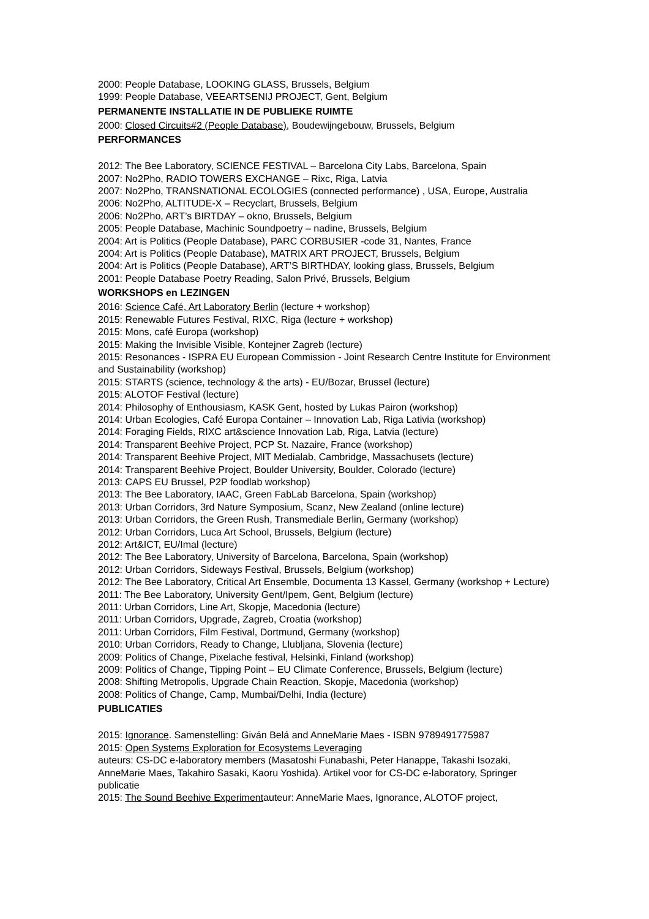2000: People Database, LOOKING GLASS, Brussels, Belgium
1999: People Database, VEEARTSENIJ PROJECT, Gent, Belgium
PERMANENTE INSTALLATIE IN DE PUBLIEKE RUIMTE
2000: Closed Circuits#2 (People Database), Boudewijngebouw, Brussels, Belgium
PERFORMANCES
2012: The Bee Laboratory, SCIENCE FESTIVAL – Barcelona City Labs, Barcelona, Spain
2007: No2Pho, RADIO TOWERS EXCHANGE – Rixc, Riga, Latvia
2007: No2Pho, TRANSNATIONAL ECOLOGIES (connected performance) , USA, Europe, Australia
2006: No2Pho, ALTITUDE-X – Recyclart, Brussels, Belgium
2006: No2Pho, ART’s BIRTDAY – okno, Brussels, Belgium
2005: People Database, Machinic Soundpoetry – nadine, Brussels, Belgium
2004: Art is Politics (People Database), PARC CORBUSIER -code 31, Nantes, France
2004: Art is Politics (People Database), MATRIX ART PROJECT, Brussels, Belgium
2004: Art is Politics (People Database), ART’S BIRTHDAY, looking glass, Brussels, Belgium
2001: People Database Poetry Reading, Salon Privé, Brussels, Belgium
WORKSHOPS en LEZINGEN
2016: Science Café, Art Laboratory Berlin (lecture + workshop)
2015: Renewable Futures Festival, RIXC, Riga (lecture + workshop)
2015: Mons, café Europa (workshop)
2015: Making the Invisible Visible, Kontejner Zagreb (lecture)
2015: Resonances - ISPRA EU European Commission - Joint Research Centre Institute for Environment and Sustainability (workshop)
2015: STARTS (science, technology & the arts) - EU/Bozar, Brussel (lecture)
2015: ALOTOF Festival (lecture)
2014: Philosophy of Enthousiasm, KASK Gent, hosted by Lukas Pairon (workshop)
2014: Urban Ecologies, Café Europa Container – Innovation Lab, Riga Lativia (workshop)
2014: Foraging Fields, RIXC art&science Innovation Lab, Riga, Latvia (lecture)
2014: Transparent Beehive Project, PCP St. Nazaire, France (workshop)
2014: Transparent Beehive Project, MIT Medialab, Cambridge, Massachusets (lecture)
2014: Transparent Beehive Project, Boulder University, Boulder, Colorado (lecture)
2013: CAPS EU Brussel, P2P foodlab workshop)
2013: The Bee Laboratory, IAAC, Green FabLab Barcelona, Spain (workshop)
2013: Urban Corridors, 3rd Nature Symposium, Scanz, New Zealand (online lecture)
2013: Urban Corridors, the Green Rush, Transmediale Berlin, Germany (workshop)
2012: Urban Corridors, Luca Art School, Brussels, Belgium (lecture)
2012: Art&ICT, EU/Imal (lecture)
2012: The Bee Laboratory, University of Barcelona, Barcelona, Spain (workshop)
2012: Urban Corridors, Sideways Festival, Brussels, Belgium (workshop)
2012: The Bee Laboratory, Critical Art Ensemble, Documenta 13 Kassel, Germany (workshop + Lecture)
2011: The Bee Laboratory, University Gent/Ipem, Gent, Belgium (lecture)
2011: Urban Corridors, Line Art, Skopje, Macedonia (lecture)
2011: Urban Corridors, Upgrade, Zagreb, Croatia (workshop)
2011: Urban Corridors, Film Festival, Dortmund, Germany (workshop)
2010: Urban Corridors, Ready to Change, Llubljana, Slovenia (lecture)
2009: Politics of Change, Pixelache festival, Helsinki, Finland (workshop)
2009: Politics of Change, Tipping Point – EU Climate Conference, Brussels, Belgium (lecture)
2008: Shifting Metropolis, Upgrade Chain Reaction, Skopje, Macedonia (workshop)
2008: Politics of Change, Camp, Mumbai/Delhi, India (lecture)
PUBLICATIES
2015: Ignorance. Samenstelling: Giván Belá and AnneMarie Maes - ISBN 9789491775987
2015: Open Systems Exploration for Ecosystems Leveraging
auteurs: CS-DC e-laboratory members (Masatoshi Funabashi, Peter Hanappe, Takashi Isozaki, AnneMarie Maes, Takahiro Sasaki, Kaoru Yoshida). Artikel voor for CS-DC e-laboratory, Springer publicatie
2015: The Sound Beehive Experimentauteur: AnneMarie Maes, Ignorance, ALOTOF project,